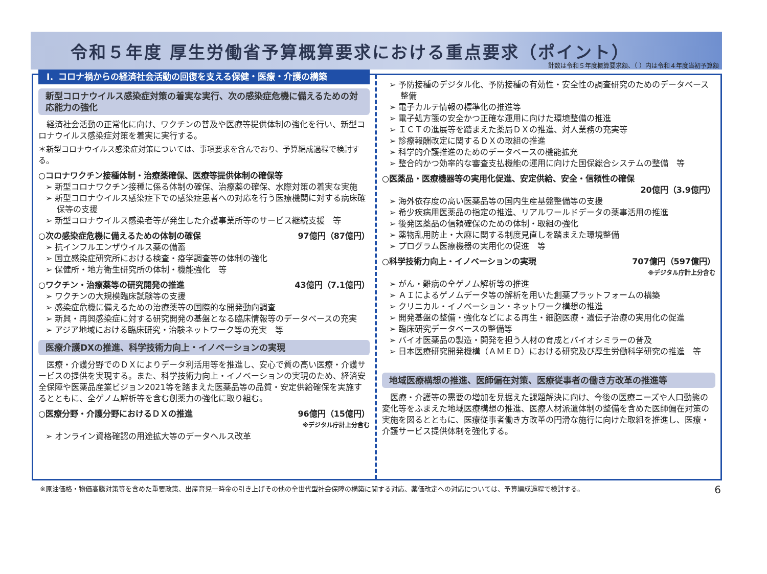令和５年度 厚生労働省予算概算要求における重点要求（ポイント）
計数は令和５年度概算要求額、（ ）内は令和４年度当初予算額
Ⅰ．コロナ禍からの経済社会活動の回復を支える保健・医療・介護の構築
新型コロナウイルス感染症対策の着実な実行、次の感染症危機に備えるための対応能力の強化
　経済社会活動の正常化に向け、ワクチンの普及や医療等提供体制の強化を行い、新型コロナウイルス感染症対策を着実に実行する。
＊新型コロナウイルス感染症対策については、事項要求を含んでおり、予算編成過程で検討する。
○コロナワクチン接種体制・治療薬確保、医療等提供体制の確保等
➢ 新型コロナワクチン接種に係る体制の確保、治療薬の確保、水際対策の着実な実施
➢ 新型コロナウイルス感染症下での感染症患者への対応を行う医療機関に対する病床確保等の支援
➢ 新型コロナウイルス感染者等が発生した介護事業所等のサービス継続支援　等
○次の感染症危機に備えるための体制の確保 97億円（87億円）
➢ 抗インフルエンザウイルス薬の備蓄
➢ 国立感染症研究所における検査・疫学調査等の体制の強化
➢ 保健所・地方衛生研究所の体制・機能強化　等
○ワクチン・治療薬等の研究開発の推進 43億円（7.1億円）
➢ ワクチンの大規模臨床試験等の支援
➢ 感染症危機に備えるための治療薬等の国際的な開発動向調査
➢ 新興・再興感染症に対する研究開発の基盤となる臨床情報等のデータベースの充実
➢ アジア地域における臨床研究・治験ネットワーク等の充実　等
医療介護DXの推進、科学技術力向上・イノベーションの実現
　医療・介護分野でのＤＸによりデータ利活用等を推進し、安心で質の高い医療・介護サービスの提供を実現する。また、科学技術力向上・イノベーションの実現のため、経済安全保障や医薬品産業ビジョン2021等を踏まえた医薬品等の品質・安定供給確保を実施するとともに、全ゲノム解析等を含む創薬力の強化に取り組む。
○医療分野・介護分野におけるＤＸの推進 96億円（15億円）
※デジタル庁計上分含む
➢ オンライン資格確認の用途拡大等のデータヘルス改革
➢ 予防接種のデジタル化、予防接種の有効性・安全性の調査研究のためのデータベース整備
➢ 電子カルテ情報の標準化の推進等
➢ 電子処方箋の安全かつ正確な運用に向けた環境整備の推進
➢ ＩＣＴの進展等を踏まえた薬局ＤＸの推進、対人業務の充実等
➢ 診療報酬改定に関するＤＸの取組の推進
➢ 科学的介護推進のためのデータベースの機能拡充
➢ 整合的かつ効率的な審査支払機能の運用に向けた国保総合システムの整備　等
○医薬品・医療機器等の実用化促進、安定供給、安全・信頼性の確保
20億円（3.9億円）
➢ 海外依存度の高い医薬品等の国内生産基盤整備等の支援
➢ 希少疾病用医薬品の指定の推進、リアルワールドデータの薬事活用の推進
➢ 後発医薬品の信頼確保のための体制・取組の強化
➢ 薬物乱用防止・大麻に関する制度見直しを踏まえた環境整備
➢ プログラム医療機器の実用化の促進　等
○科学技術力向上・イノベーションの実現 707億円（597億円）
※デジタル庁計上分含む
➢ がん・難病の全ゲノム解析等の推進
➢ ＡＩによるゲノムデータ等の解析を用いた創薬プラットフォームの構築
➢ クリニカル・イノベーション・ネットワーク構想の推進
➢ 開発基盤の整備・強化などによる再生・細胞医療・遺伝子治療の実用化の促進
➢ 臨床研究データベースの整備等
➢ バイオ医薬品の製造・開発を担う人材の育成とバイオシミラーの普及
➢ 日本医療研究開発機構（ＡＭＥＤ）における研究及び厚生労働科学研究の推進　等
地域医療構想の推進、医師偏在対策、医療従事者の働き方改革の推進等
　医療・介護等の需要の増加を見据えた課題解決に向け、今後の医療ニーズや人口動態の変化等をふまえた地域医療構想の推進、医療人材派遣体制の整備を含めた医師偏在対策の実施を図るとともに、医療従事者働き方改革の円滑な施行に向けた取組を推進し、医療・介護サービス提供体制を強化する。
※原油価格・物価高騰対策等を含めた重要政策、出産育児一時金の引き上げその他の全世代型社会保障の構築に関する対応、薬価改定への対応については、予算編成過程で検討する。 6